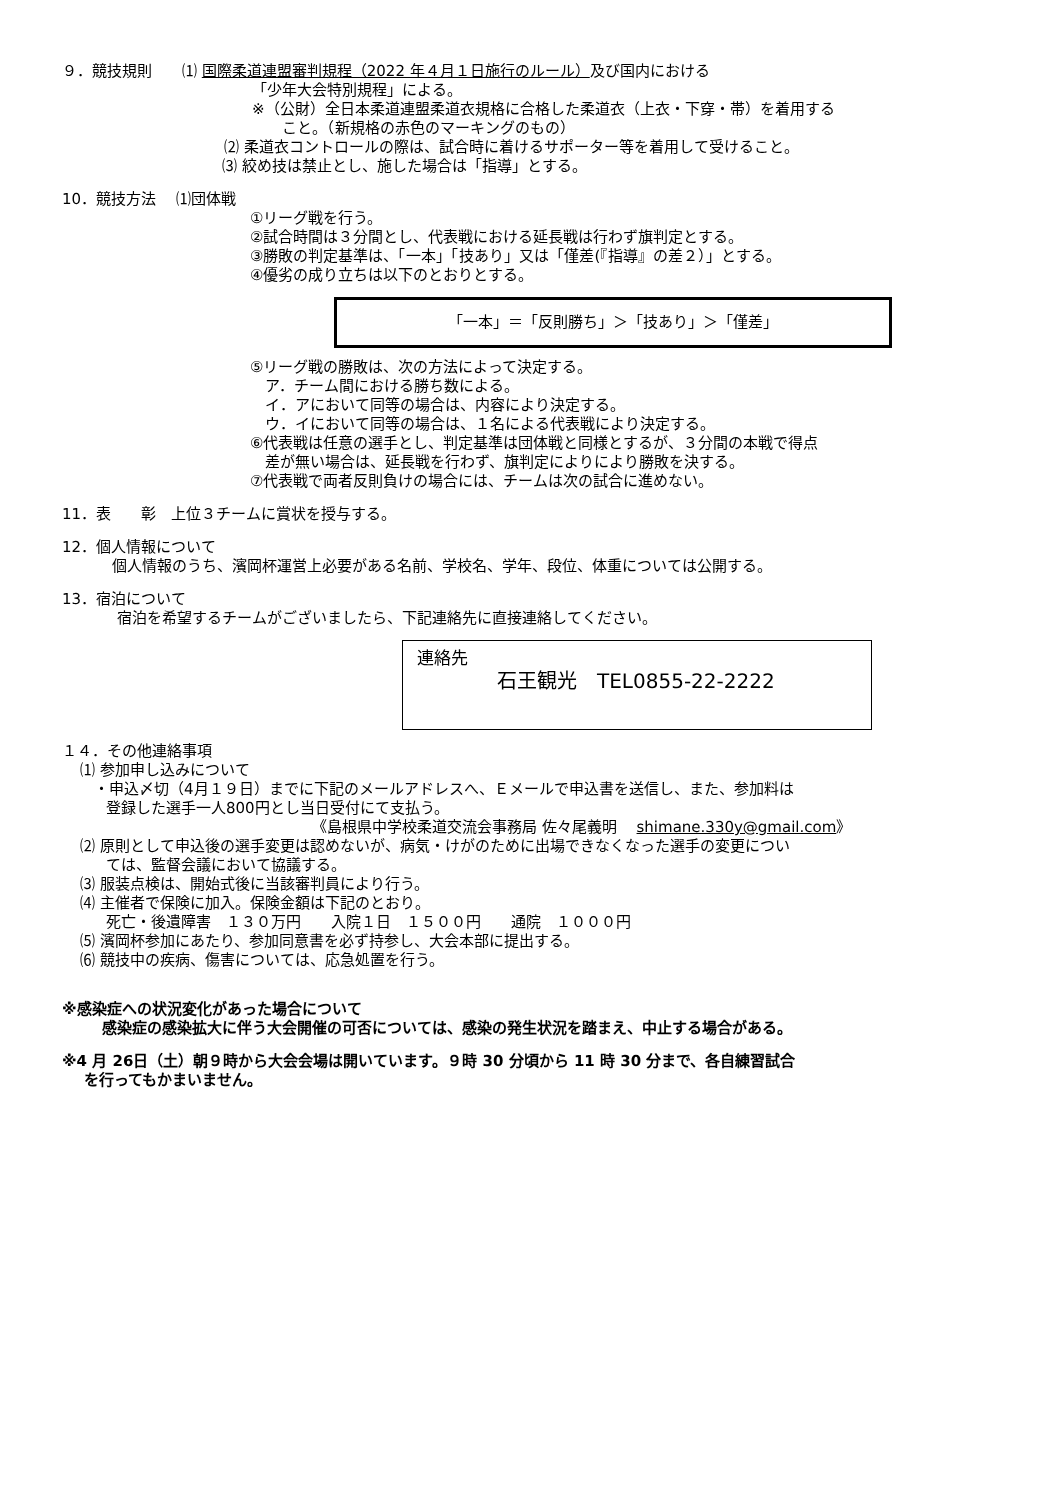９．競技規則　　⑴ 国際柔道連盟審判規程（2022 年４月１日施行のルール）及び国内における
「少年大会特別規程」による。
※（公財）全日本柔道連盟柔道衣規格に合格した柔道衣（上衣・下穿・帯）を着用する
こと。（新規格の赤色のマーキングのもの）
⑵ 柔道衣コントロールの際は、試合時に着けるサポーター等を着用して受けること。
⑶ 絞め技は禁止とし、施した場合は「指導」とする。
10．競技方法　 ⑴団体戦
①リーグ戦を行う。
②試合時間は３分間とし、代表戦における延長戦は行わず旗判定とする。
③勝敗の判定基準は、「一本」「技あり」又は「僅差(『指導』の差２）」とする。
④優劣の成り立ちは以下のとおりとする。
「一本」＝「反則勝ち」＞「技あり」＞「僅差」
⑤リーグ戦の勝敗は、次の方法によって決定する。
　ア．チーム間における勝ち数による。
　イ．アにおいて同等の場合は、内容により決定する。
　ウ．イにおいて同等の場合は、１名による代表戦により決定する。
⑥代表戦は任意の選手とし、判定基準は団体戦と同様とするが、３分間の本戦で得点
　差が無い場合は、延長戦を行わず、旗判定によりにより勝敗を決する。
⑦代表戦で両者反則負けの場合には、チームは次の試合に進めない。
11．表　　彰　上位３チームに賞状を授与する。
12．個人情報について
個人情報のうち、濱岡杯運営上必要がある名前、学校名、学年、段位、体重については公開する。
13．宿泊について
宿泊を希望するチームがございましたら、下記連絡先に直接連絡してください。
連絡先
石王観光　TEL0855-22-2222
１４．その他連絡事項
⑴ 参加申し込みについて
・申込〆切（4月１９日）までに下記のメールアドレスへ、Ｅメールで申込書を送信し、また、参加料は
登録した選手一人800円とし当日受付にて支払う。
《島根県中学校柔道交流会事務局 佐々尾義明　 shimane.330y@gmail.com》
⑵ 原則として申込後の選手変更は認めないが、病気・けがのために出場できなくなった選手の変更につい
ては、監督会議において協議する。
⑶ 服装点検は、開始式後に当該審判員により行う。
⑷ 主催者で保険に加入。保険金額は下記のとおり。
死亡・後遺障害　１３０万円　　入院１日　１５００円　　通院　１０００円
⑸ 濱岡杯参加にあたり、参加同意書を必ず持参し、大会本部に提出する。
⑹ 競技中の疾病、傷害については、応急処置を行う。
※感染症への状況変化があった場合について
感染症の感染拡大に伴う大会開催の可否については、感染の発生状況を踏まえ、中止する場合がある。
※4 月 26日（土）朝９時から大会会場は開いています。９時 30 分頃から 11 時 30 分まで、各自練習試合
を行ってもかまいません。